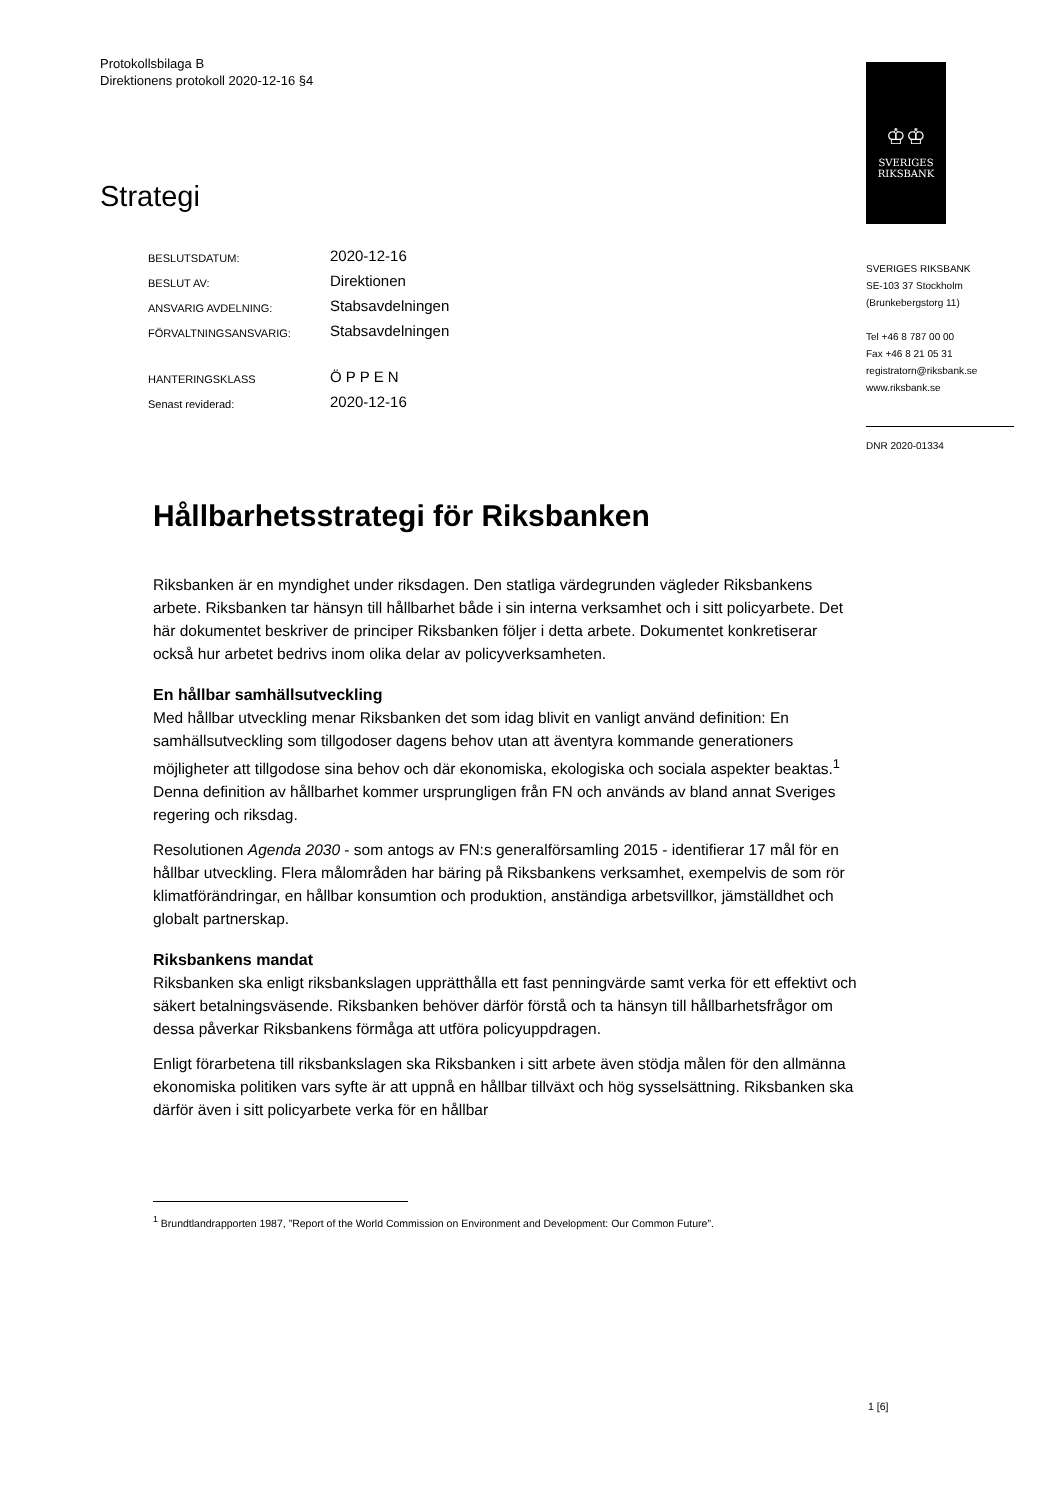Protokollsbilaga B
Direktionens protokoll 2020-12-16 §4
♔♔
SVERIGES
RIKSBANK
SVERIGES RIKSBANK
SE-103 37 Stockholm
(Brunkebergstorg 11)
Tel +46 8 787 00 00
Fax +46 8 21 05 31
registratorn@riksbank.se
www.riksbank.se
DNR 2020-01334
Strategi
| BESLUTSDATUM: | 2020-12-16 |
| BESLUT AV: | Direktionen |
| ANSVARIG AVDELNING: | Stabsavdelningen |
| FÖRVALTNINGSANSVARIG: | Stabsavdelningen |
| HANTERINGSKLASS | ÖPPEN |
| Senast reviderad: | 2020-12-16 |
Hållbarhetsstrategi för Riksbanken
Riksbanken är en myndighet under riksdagen. Den statliga värdegrunden vägleder Riksbankens arbete. Riksbanken tar hänsyn till hållbarhet både i sin interna verksamhet och i sitt policyarbete. Det här dokumentet beskriver de principer Riksbanken följer i detta arbete. Dokumentet konkretiserar också hur arbetet bedrivs inom olika delar av policyverksamheten.
En hållbar samhällsutveckling
Med hållbar utveckling menar Riksbanken det som idag blivit en vanligt använd definition: En samhällsutveckling som tillgodoser dagens behov utan att äventyra kommande generationers möjligheter att tillgodose sina behov och där ekonomiska, ekologiska och sociala aspekter beaktas.<sup>1</sup> Denna definition av hållbarhet kommer ursprungligen från FN och används av bland annat Sveriges regering och riksdag.
Resolutionen Agenda 2030 - som antogs av FN:s generalförsamling 2015 - identifierar 17 mål för en hållbar utveckling. Flera målområden har bäring på Riksbankens verksamhet, exempelvis de som rör klimatförändringar, en hållbar konsumtion och produktion, anständiga arbetsvillkor, jämställdhet och globalt partnerskap.
Riksbankens mandat
Riksbanken ska enligt riksbankslagen upprätthålla ett fast penningvärde samt verka för ett effektivt och säkert betalningsväsende. Riksbanken behöver därför förstå och ta hänsyn till hållbarhetsfrågor om dessa påverkar Riksbankens förmåga att utföra policyuppdragen.
Enligt förarbetena till riksbankslagen ska Riksbanken i sitt arbete även stödja målen för den allmänna ekonomiska politiken vars syfte är att uppnå en hållbar tillväxt och hög sysselsättning. Riksbanken ska därför även i sitt policyarbete verka för en hållbar
<sup>1</sup> Brundtlandrapporten 1987, ”Report of the World Commission on Environment and Development: Our Common Future”.
1 [6]